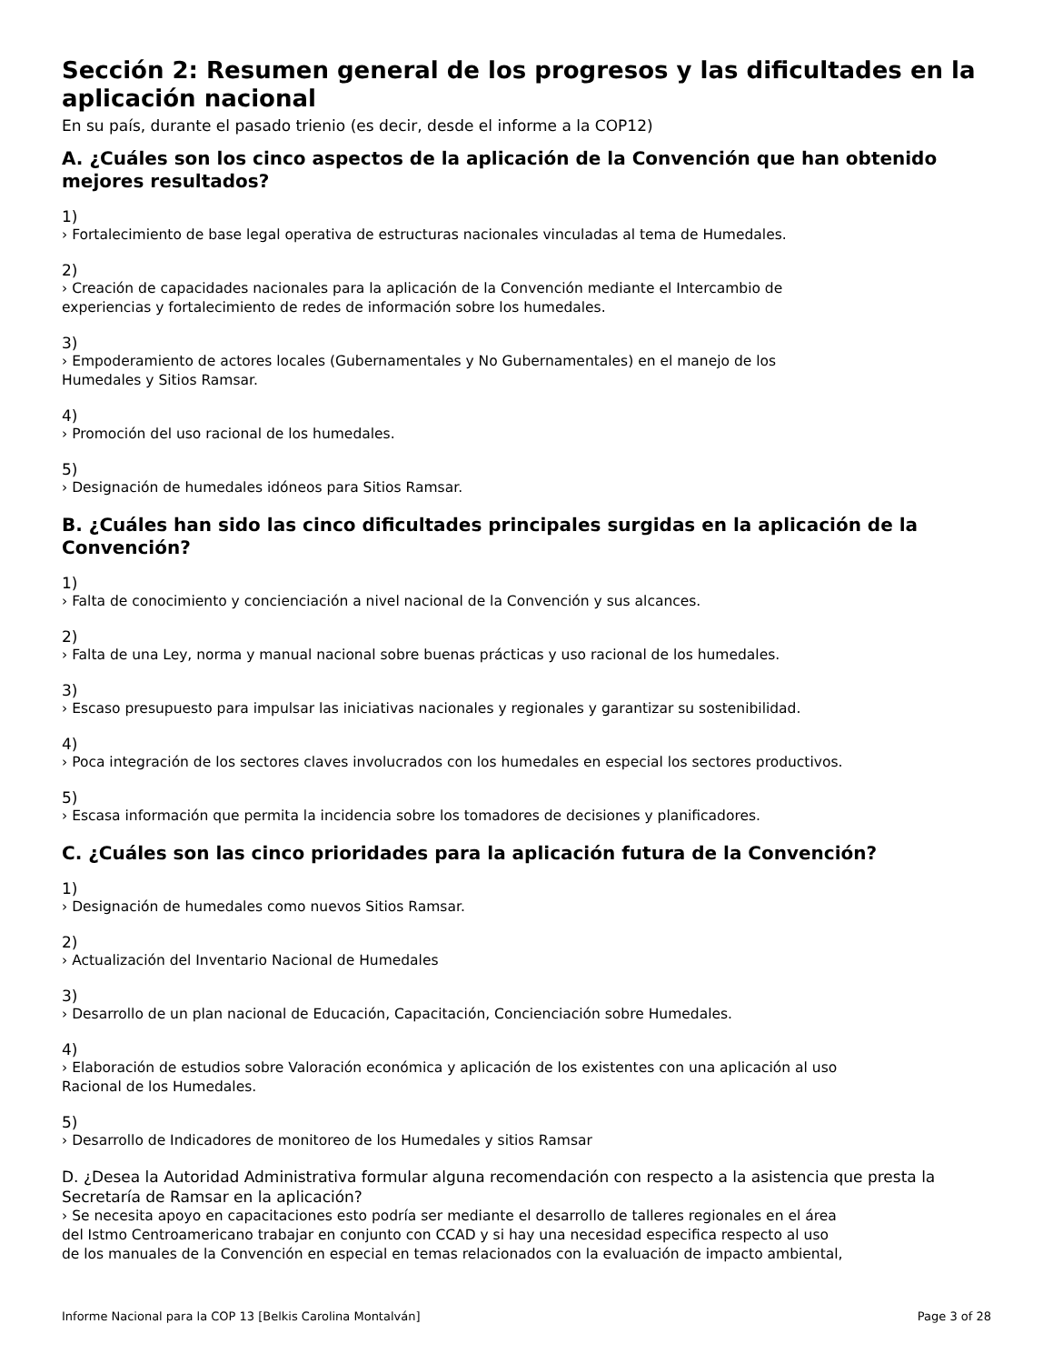Sección 2: Resumen general de los progresos y las dificultades en la aplicación nacional
En su país, durante el pasado trienio (es decir, desde el informe a la COP12)
A. ¿Cuáles son los cinco aspectos de la aplicación de la Convención que han obtenido mejores resultados?
1)
› Fortalecimiento de base legal operativa de estructuras nacionales vinculadas al tema de Humedales.
2)
› Creación de capacidades nacionales para la aplicación de la Convención mediante el Intercambio de
experiencias y fortalecimiento de redes de información sobre los humedales.
3)
› Empoderamiento de actores locales (Gubernamentales y No Gubernamentales) en el manejo de los
Humedales y Sitios Ramsar.
4)
› Promoción del uso racional de los humedales.
5)
› Designación de humedales idóneos para Sitios Ramsar.
B. ¿Cuáles han sido las cinco dificultades principales surgidas en la aplicación de la Convención?
1)
› Falta de conocimiento y concienciación a nivel nacional de la Convención y sus alcances.
2)
› Falta de una Ley, norma y manual nacional sobre buenas prácticas y uso racional de los humedales.
3)
› Escaso presupuesto para impulsar las iniciativas nacionales y regionales y garantizar su sostenibilidad.
4)
› Poca integración de los sectores claves involucrados con los humedales en especial los sectores productivos.
5)
› Escasa información que permita la incidencia sobre los tomadores de decisiones y planificadores.
C. ¿Cuáles son las cinco prioridades para la aplicación futura de la Convención?
1)
› Designación de humedales como nuevos Sitios Ramsar.
2)
› Actualización del Inventario Nacional de Humedales
3)
› Desarrollo de un plan nacional de Educación, Capacitación, Concienciación sobre Humedales.
4)
› Elaboración de estudios sobre Valoración económica y aplicación de los existentes con una aplicación al uso
Racional de los Humedales.
5)
› Desarrollo de Indicadores de monitoreo de los Humedales y sitios Ramsar
D. ¿Desea la Autoridad Administrativa formular alguna recomendación con respecto a la asistencia que presta la Secretaría de Ramsar en la aplicación?
› Se necesita apoyo en capacitaciones esto podría ser mediante el desarrollo de talleres regionales en el área
del Istmo Centroamericano trabajar en conjunto con CCAD y si hay una necesidad especifica respecto al uso
de los manuales de la Convención en especial en temas relacionados con la evaluación de impacto ambiental,
Informe Nacional para la COP 13 [Belkis Carolina Montalván] Page 3 of 28